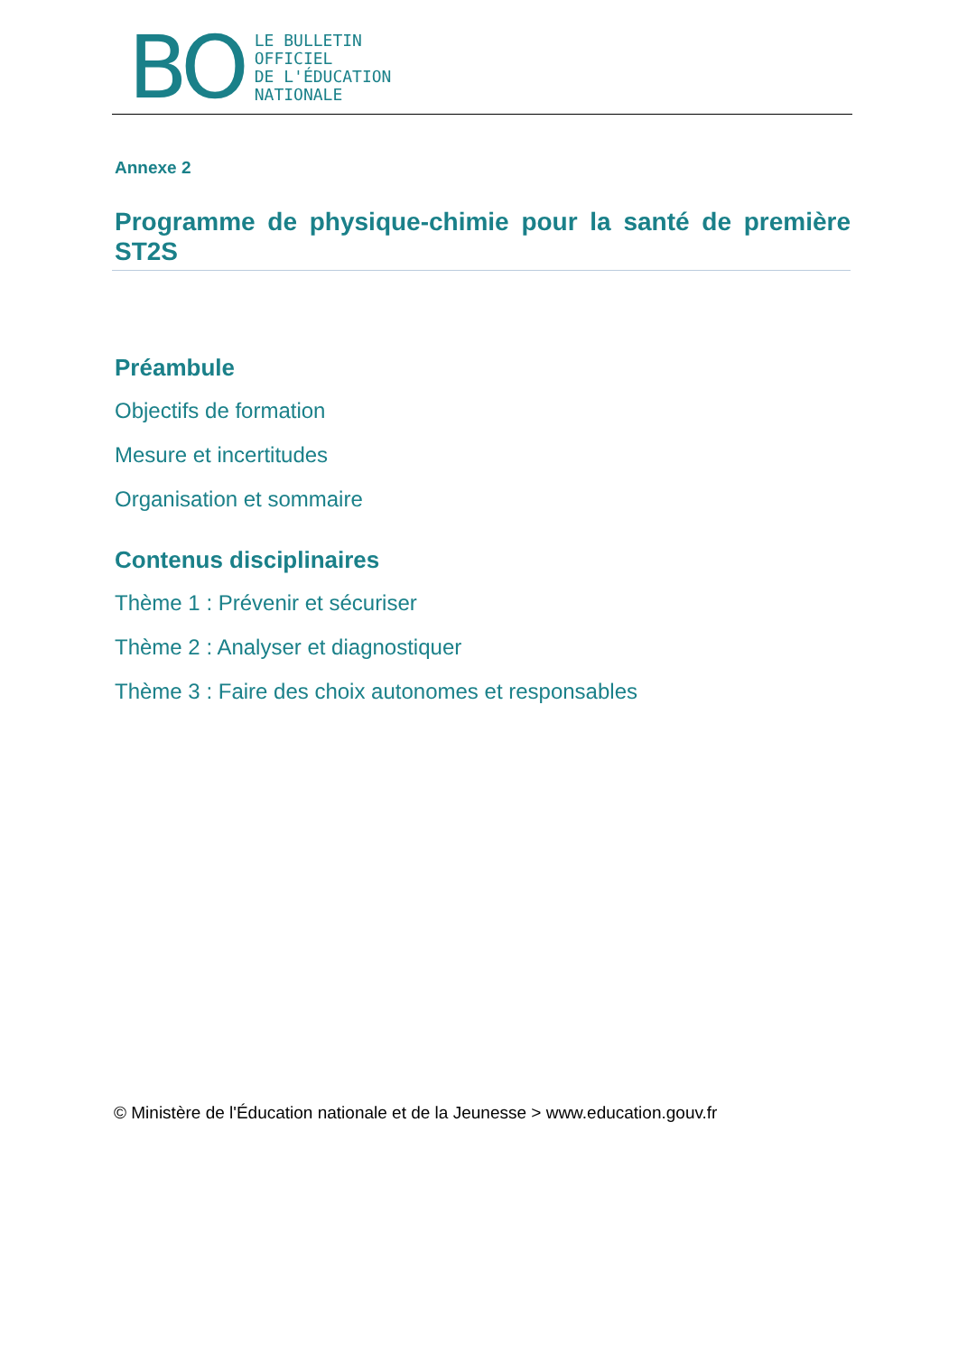BO
LE BULLETIN
OFFICIEL
DE L'ÉDUCATION
NATIONALE
Annexe 2
Programme de physique-chimie pour la santé de première ST2S
Préambule
Objectifs de formation
Mesure et incertitudes
Organisation et sommaire
Contenus disciplinaires
Thème 1 : Prévenir et sécuriser
Thème 2 : Analyser et diagnostiquer
Thème 3 : Faire des choix autonomes et responsables
© Ministère de l'Éducation nationale et de la Jeunesse > www.education.gouv.fr